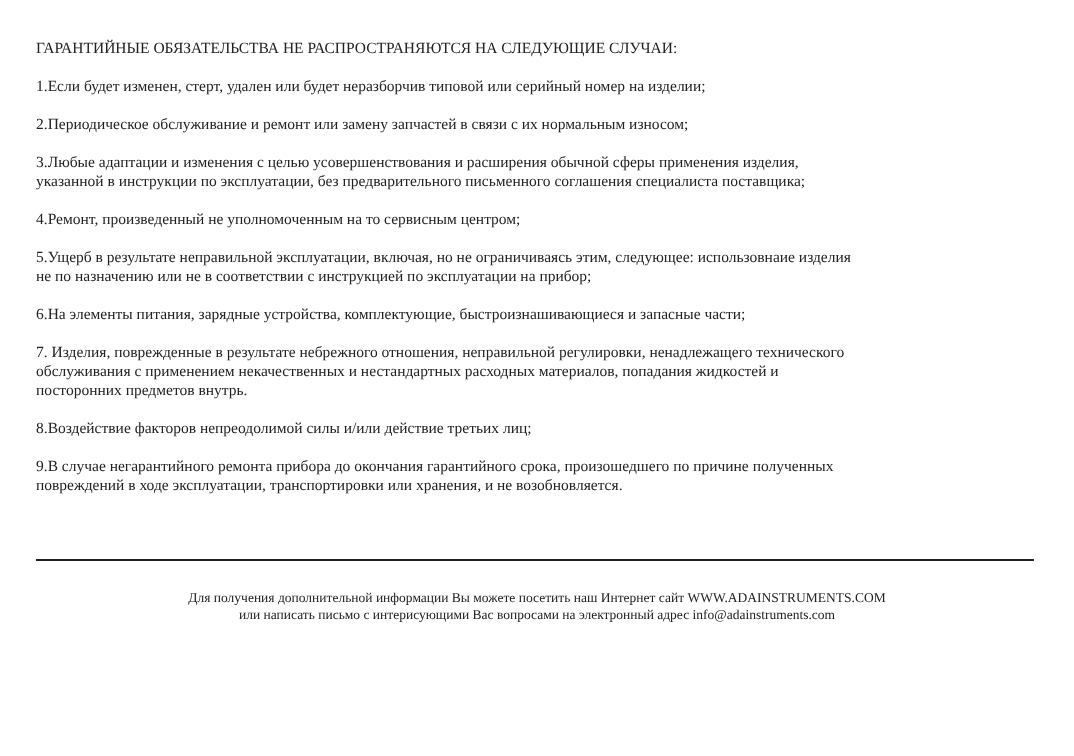ГАРАНТИЙНЫЕ ОБЯЗАТЕЛЬСТВА НЕ РАСПРОСТРАНЯЮТСЯ НА СЛЕДУЮЩИЕ СЛУЧАИ:
1.Если будет изменен, стерт, удален или будет неразборчив типовой или серийный номер на изделии;
2.Периодическое обслуживание и ремонт или замену запчастей в связи с их нормальным износом;
3.Любые адаптации и изменения с целью усовершенствования и расширения обычной сферы применения изделия,
указанной в инструкции по эксплуатации, без предварительного письменного соглашения специалиста поставщика;
4.Ремонт, произведенный не уполномоченным на то сервисным центром;
5.Ущерб в результате неправильной эксплуатации, включая, но не ограничиваясь этим, следующее: использовнаие изделия
не по назначению или не в соответствии с инструкцией по эксплуатации на прибор;
6.На элементы питания, зарядные устройства, комплектующие, быстроизнашивающиеся и запасные части;
7. Изделия, поврежденные в результате небрежного отношения, неправильной регулировки, ненадлежащего технического
обслуживания с применением некачественных и нестандартных расходных материалов, попадания жидкостей и
посторонних предметов внутрь.
8.Воздействие факторов непреодолимой силы и/или действие третьих лиц;
9.В случае негарантийного ремонта прибора до окончания гарантийного срока, произошедшего по причине полученных
повреждений в ходе эксплуатации, транспортировки или хранения, и не возобновляется.
Для получения дополнительной информации Вы можете посетить наш Интернет сайт WWW.ADAINSTRUMENTS.COM
или написать письмо с интерисующими Вас вопросами на электронный адрес info@adainstruments.com